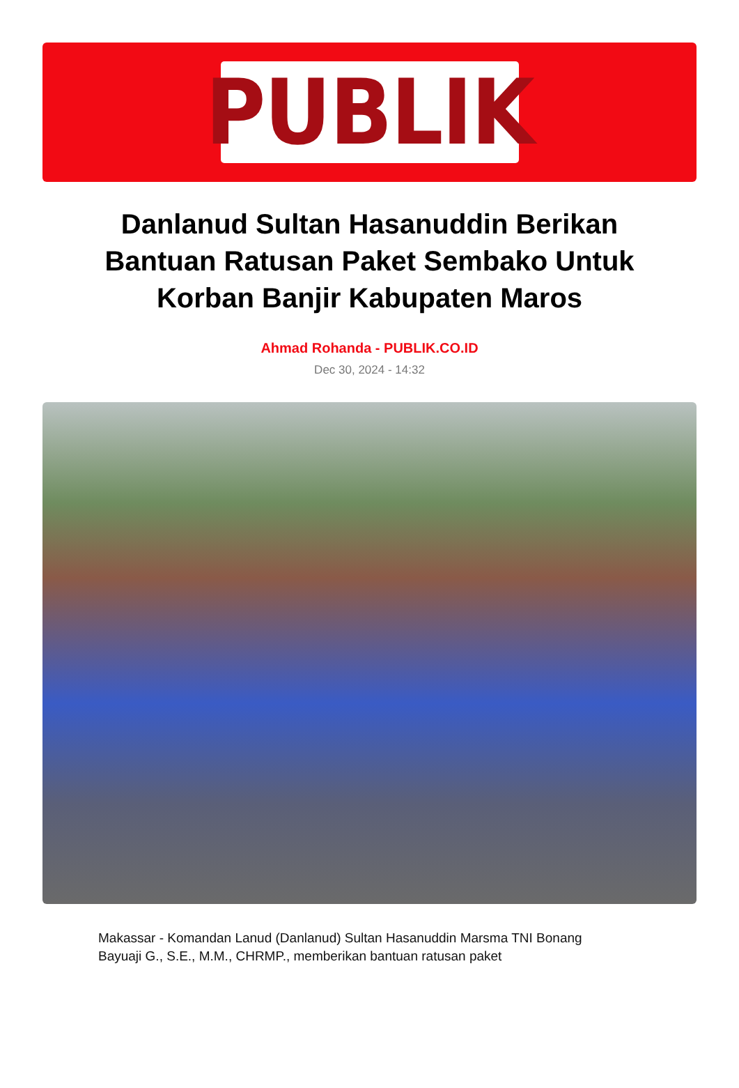PUBLIK
Danlanud Sultan Hasanuddin Berikan Bantuan Ratusan Paket Sembako Untuk Korban Banjir Kabupaten Maros
Ahmad Rohanda - PUBLIK.CO.ID
Dec 30, 2024 - 14:32
Makassar - Komandan Lanud (Danlanud) Sultan Hasanuddin Marsma TNI Bonang Bayuaji G., S.E., M.M., CHRMP., memberikan bantuan ratusan paket